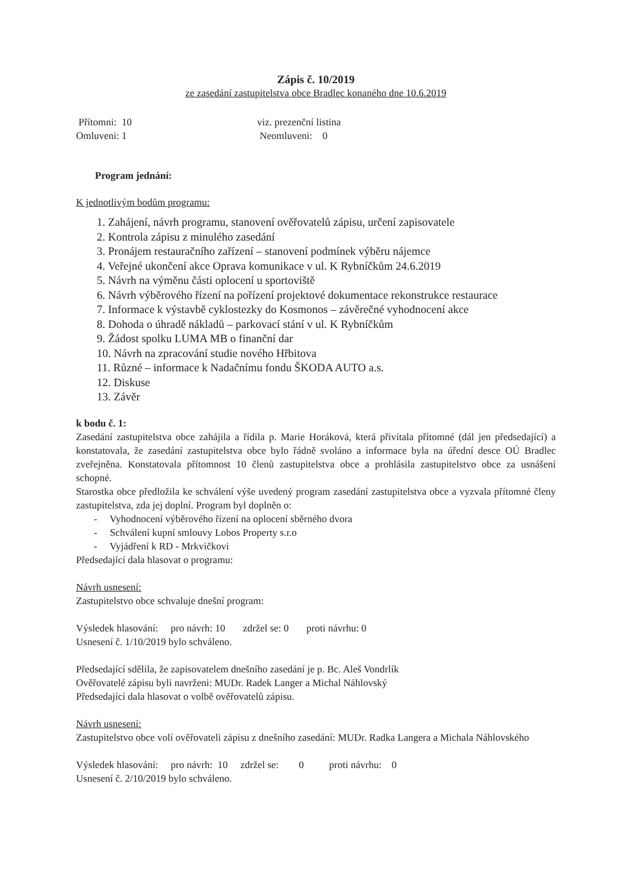Zápis č. 10/2019
ze zasedání zastupitelstva obce Bradlec konaného dne 10.6.2019
Přítomni: 10 viz. prezenční listina
Omluveni: 1 Neomluveni: 0
Program jednání:
K jednotlivým bodům programu:
1. Zahájení, návrh programu, stanovení ověřovatelů zápisu, určení zapisovatele
2. Kontrola zápisu z minulého zasedání
3. Pronájem restauračního zařízení – stanovení podmínek výběru nájemce
4. Veřejné ukončení akce Oprava komunikace v ul. K Rybníčkům 24.6.2019
5. Návrh na výměnu části oplocení u sportoviště
6. Návrh výběrového řízení na pořízení projektové dokumentace rekonstrukce restaurace
7. Informace k výstavbě cyklostezky do Kosmonos – závěrečné vyhodnocení akce
8. Dohoda o úhradě nákladů – parkovací stání v ul. K Rybníčkům
9. Žádost spolku LUMA MB o finanční dar
10. Návrh na zpracování studie nového Hřbitova
11. Různé – informace k Nadačnímu fondu ŠKODA AUTO a.s.
12. Diskuse
13. Závěr
k bodu č. 1:
Zasedání zastupitelstva obce zahájila a řídila p. Marie Horáková, která přivítala přítomné (dál jen předsedající) a konstatovala, že zasedání zastupitelstva obce bylo řádně svoláno a informace byla na úřední desce OÚ Bradlec zveřejněna. Konstatovala přítomnost 10 členů zastupitelstva obce a prohlásila zastupitelstvo obce za usnášení schopné.
Starostka obce předložila ke schválení výše uvedený program zasedání zastupitelstva obce a vyzvala přítomné členy zastupitelstva, zda jej doplní. Program byl doplněn o:
- Vyhodnocení výběrového řízení na oplocení sběrného dvora
- Schválení kupní smlouvy Lobos Property s.r.o
- Vyjádření k RD - Mrkvičkovi
Předsedající dala hlasovat o programu:
Návrh usnesení:
Zastupitelstvo obce schvaluje dnešní program:
Výsledek hlasování: pro návrh: 10 zdržel se: 0 proti návrhu: 0
Usnesení č. 1/10/2019 bylo schváleno.
Předsedající sdělila, že zapisovatelem dnešního zasedání je p. Bc. Aleš Vondrlík
Ověřovatelé zápisu byli navrženi: MUDr. Radek Langer a Michal Náhlovský
Předsedající dala hlasovat o volbě ověřovatelů zápisu.
Návrh usnesení:
Zastupitelstvo obce volí ověřovateli zápisu z dnešního zasedání: MUDr. Radka Langera a Michala Náhlovského
Výsledek hlasování: pro návrh: 10 zdržel se: 0 proti návrhu: 0
Usnesení č. 2/10/2019 bylo schváleno.